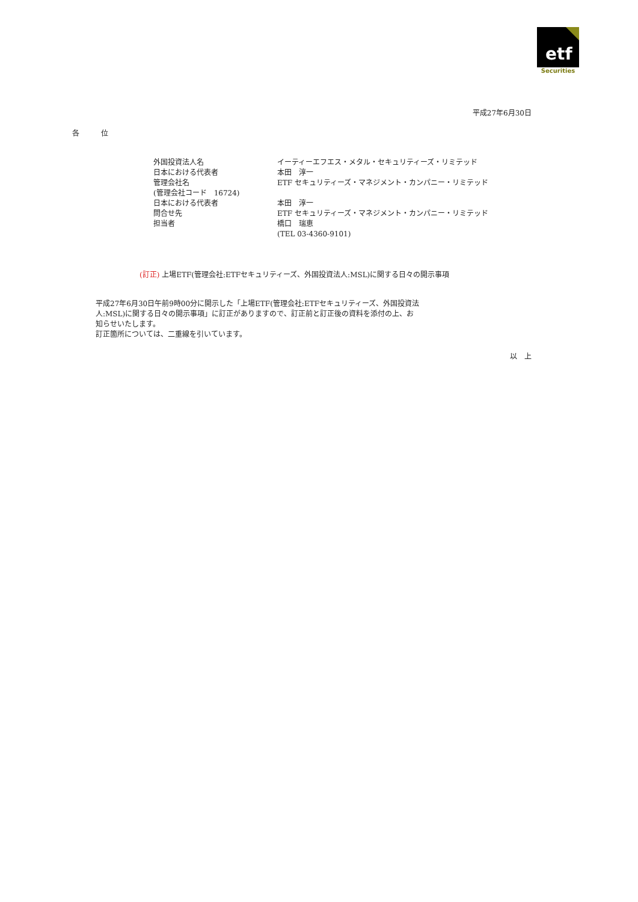etf
Securities
平成27年6月30日
各　　　位
| 外国投資法人名 | イーティーエフエス・メタル・セキュリティーズ・リミテッド |
| 日本における代表者 | 本田 淳一 |
| 管理会社名 | ETF セキュリティーズ・マネジメント・カンパニー・リミテッド |
| (管理会社コード 16724) | |
| 日本における代表者 | 本田 淳一 |
| 問合せ先 | ETF セキュリティーズ・マネジメント・カンパニー・リミテッド |
| 担当者 | 橋口 瑞恵 |
| | (TEL 03-4360-9101) |
(訂正) 上場ETF(管理会社:ETFセキュリティーズ、外国投資法人:MSL)に関する日々の開示事項
平成27年6月30日午前9時00分に開示した「上場ETF(管理会社:ETFセキュリティーズ、外国投資法人:MSL)に関する日々の開示事項」に訂正がありますので、訂正前と訂正後の資料を添付の上、お知らせいたします。
訂正箇所については、二重線を引いています。
以　上